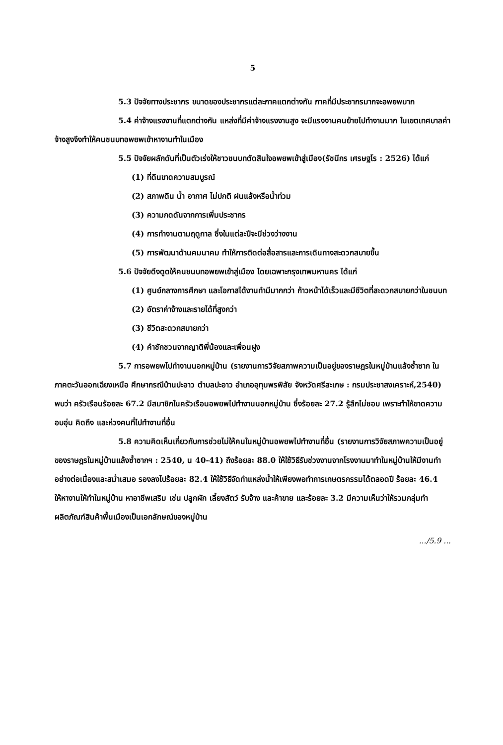5
5.3 ปัจจัยทางประชากร ขนาดของประชากรแต่ละภาคแตกต่างกัน ภาคที่มีประชากรมากจะอพยพมาก
5.4 ค่าจ้างแรงงานที่แตกต่างกัน แหล่งที่มีค่าจ้างแรงงานสูง จะมีแรงงานคนย้ายไปทำงานมาก ในเขตเทศบาลค่าจ้างสูงจึงทำให้คนชนบทอพยพเข้าหางานทำในเมือง
5.5 ปัจจัยผลักดันที่เป็นตัวเร่งให้ชาวชนบทตัดสินใจอพยพเข้าสู่เมือง(รัชนีกร เศรษฐโร : 2526) ได้แก่
(1) ที่ดินขาดความสมบูรณ์
(2) สภาพดิน น้ำ อากาศ ไม่ปกติ ฝนแล้งหรือน้ำท่วม
(3) ความกดดันจากการเพิ่มประชากร
(4) การทำงานตามฤดูกาล ซึ่งในแต่ละปีจะมีช่วงว่างงาน
(5) การพัฒนาด้านคมนาคม ทำให้การติดต่อสื่อสารและการเดินทางสะดวกสบายขึ้น
5.6 ปัจจัยดึงดูดให้คนชนบทอพยพเข้าสู่เมือง โดยเฉพาะกรุงเทพมหานคร ได้แก่
(1) ศูนย์กลางการศึกษา และโอกาสได้งานทำมีมากกว่า ก้าวหน้าได้เร็วและมีชีวิตที่สะดวกสบายกว่าในชนบท
(2) อัตราค่าจ้างและรายได้ที่สูงกว่า
(3) ชีวิตสะดวกสบายกว่า
(4) คำชักชวนจากญาติพี่น้องและเพื่อนฝูง
5.7 การอพยพไปทำงานนอกหมู่บ้าน (รายงานการวิจัยสภาพความเป็นอยู่ของราษฎรในหมู่บ้านแล้งซ้ำซาก ในภาคตะวันออกเฉียงเหนือ ศึกษากรณีบ้านปะอาว ตำบลปะอาว อำเภออุทุมพรพิสัย จังหวัดศรีสะเกษ : กรมประชาสงเคราะห์,2540) พบว่า ครัวเรือนร้อยละ 67.2 มีสมาชิกในครัวเรือนอพยพไปทำงานนอกหมู่บ้าน ซึ่งร้อยละ 27.2 รู้สึกไม่ชอบ เพราะทำให้ขาดความอบอุ่น คิดถึง และห่วงคนที่ไปทำงานที่อื่น
5.8 ความคิดเห็นเกี่ยวกับการช่วยไม่ให้คนในหมู่บ้านอพยพไปทำงานที่อื่น (รายงานการวิจัยสภาพความเป็นอยู่ของราษฎรในหมู่บ้านแล้งซ้ำซากฯ : 2540, น 40-41) ถึงร้อยละ 88.0 ให้ใช้วิธีรับช่วงงานจากโรงงานมาทำในหมู่บ้านให้มีงานทำอย่างต่อเนื่องและสม่ำเสมอ รองลงไปร้อยละ 82.4 ให้ใช้วิธีจัดทำแหล่งน้ำให้เพียงพอทำการเกษตรกรรมได้ตลอดปี ร้อยละ 46.4 ให้หางานให้ทำในหมู่บ้าน หาอาชีพเสริม เช่น ปลูกผัก เลี้ยงสัตว์ รับจ้าง และค้าขาย และร้อยละ 3.2 มีความเห็นว่าให้รวมกลุ่มทำผลิตภัณฑ์สินค้าพื้นเมืองเป็นเอกลักษณ์ของหมู่บ้าน
.../5.9 ...